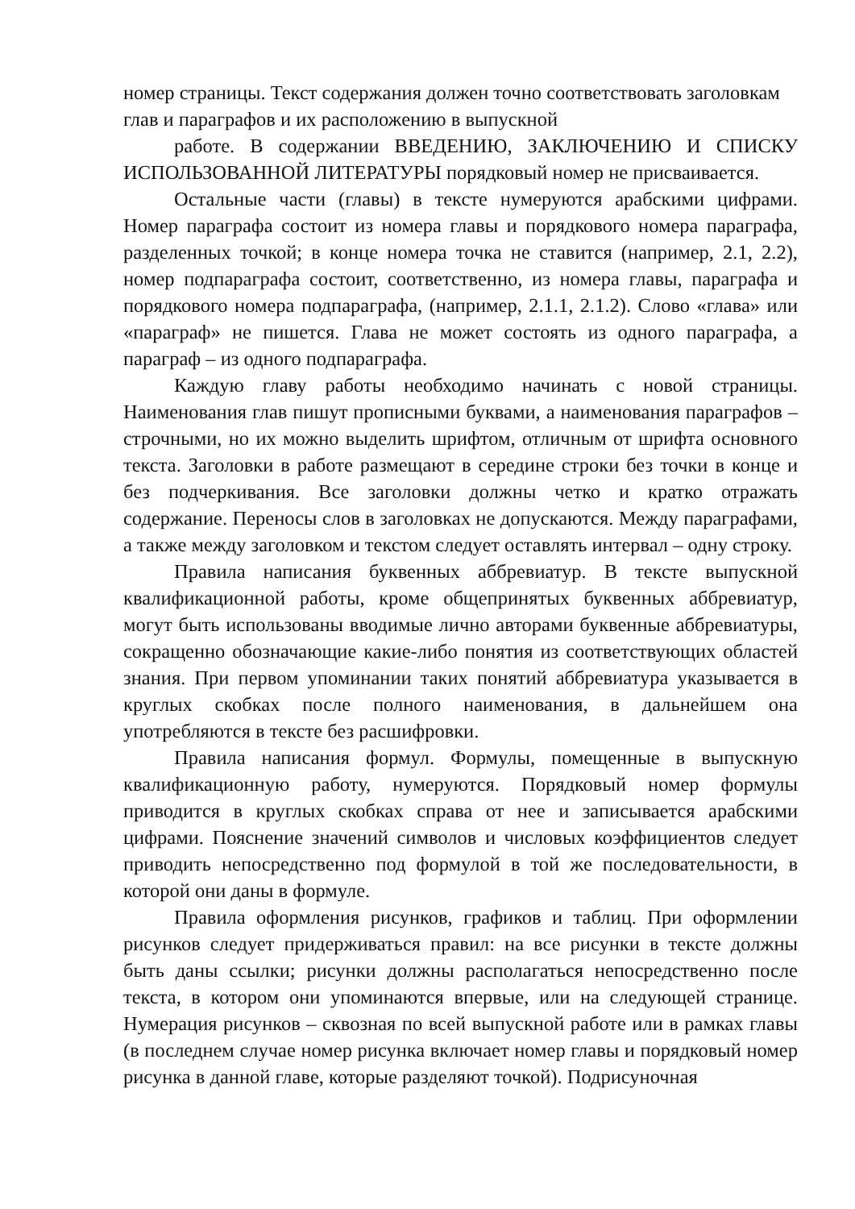номер страницы. Текст содержания должен точно соответствовать заголовкам глав и параграфов и их расположению в выпускной
работе. В содержании ВВЕДЕНИЮ, ЗАКЛЮЧЕНИЮ И СПИСКУ ИСПОЛЬЗОВАННОЙ ЛИТЕРАТУРЫ порядковый номер не присваивается.
Остальные части (главы) в тексте нумеруются арабскими цифрами. Номер параграфа состоит из номера главы и порядкового номера параграфа, разделенных точкой; в конце номера точка не ставится (например, 2.1, 2.2), номер подпараграфа состоит, соответственно, из номера главы, параграфа и порядкового номера подпараграфа, (например, 2.1.1, 2.1.2). Слово «глава» или «параграф» не пишется. Глава не может состоять из одного параграфа, а параграф – из одного подпараграфа.
Каждую главу работы необходимо начинать с новой страницы. Наименования глав пишут прописными буквами, а наименования параграфов – строчными, но их можно выделить шрифтом, отличным от шрифта основного текста. Заголовки в работе размещают в середине строки без точки в конце и без подчеркивания. Все заголовки должны четко и кратко отражать содержание. Переносы слов в заголовках не допускаются. Между параграфами, а также между заголовком и текстом следует оставлять интервал – одну строку.
Правила написания буквенных аббревиатур. В тексте выпускной квалификационной работы, кроме общепринятых буквенных аббревиатур, могут быть использованы вводимые лично авторами буквенные аббревиатуры, сокращенно обозначающие какие-либо понятия из соответствующих областей знания. При первом упоминании таких понятий аббревиатура указывается в круглых скобках после полного наименования, в дальнейшем она употребляются в тексте без расшифровки.
Правила написания формул. Формулы, помещенные в выпускную квалификационную работу, нумеруются. Порядковый номер формулы приводится в круглых скобках справа от нее и записывается арабскими цифрами. Пояснение значений символов и числовых коэффициентов следует приводить непосредственно под формулой в той же последовательности, в которой они даны в формуле.
Правила оформления рисунков, графиков и таблиц. При оформлении рисунков следует придерживаться правил: на все рисунки в тексте должны быть даны ссылки; рисунки должны располагаться непосредственно после текста, в котором они упоминаются впервые, или на следующей странице. Нумерация рисунков – сквозная по всей выпускной работе или в рамках главы (в последнем случае номер рисунка включает номер главы и порядковый номер рисунка в данной главе, которые разделяют точкой). Подрисуночная